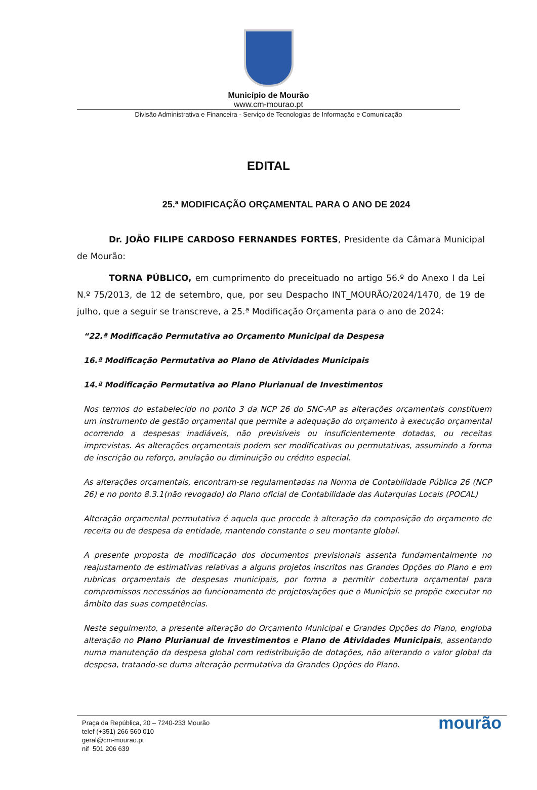Município de Mourão
www.cm-mourao.pt
Divisão Administrativa e Financeira - Serviço de Tecnologias de Informação e Comunicação
EDITAL
25.ª MODIFICAÇÃO ORÇAMENTAL PARA O ANO DE 2024
Dr. JOÃO FILIPE CARDOSO FERNANDES FORTES, Presidente da Câmara Municipal de Mourão:
TORNA PÚBLICO, em cumprimento do preceituado no artigo 56.º do Anexo I da Lei N.º 75/2013, de 12 de setembro, que, por seu Despacho INT_MOURÃO/2024/1470, de 19 de julho, que a seguir se transcreve, a 25.ª Modificação Orçamenta para o ano de 2024:
“22.ª Modificação Permutativa ao Orçamento Municipal da Despesa
16.ª Modificação Permutativa ao Plano de Atividades Municipais
14.ª Modificação Permutativa ao Plano Plurianual de Investimentos
Nos termos do estabelecido no ponto 3 da NCP 26 do SNC-AP as alterações orçamentais constituem um instrumento de gestão orçamental que permite a adequação do orçamento à execução orçamental ocorrendo a despesas inadiáveis, não previsíveis ou insuficientemente dotadas, ou receitas imprevistas. As alterações orçamentais podem ser modificativas ou permutativas, assumindo a forma de inscrição ou reforço, anulação ou diminuição ou crédito especial.
As alterações orçamentais, encontram-se regulamentadas na Norma de Contabilidade Pública 26 (NCP 26) e no ponto 8.3.1(não revogado) do Plano oficial de Contabilidade das Autarquias Locais (POCAL)
Alteração orçamental permutativa é aquela que procede à alteração da composição do orçamento de receita ou de despesa da entidade, mantendo constante o seu montante global.
A presente proposta de modificação dos documentos previsionais assenta fundamentalmente no reajustamento de estimativas relativas a alguns projetos inscritos nas Grandes Opções do Plano e em rubricas orçamentais de despesas municipais, por forma a permitir cobertura orçamental para compromissos necessários ao funcionamento de projetos/ações que o Município se propõe executar no âmbito das suas competências.
Neste seguimento, a presente alteração do Orçamento Municipal e Grandes Opções do Plano, engloba alteração no Plano Plurianual de Investimentos e Plano de Atividades Municipais, assentando numa manutenção da despesa global com redistribuição de dotações, não alterando o valor global da despesa, tratando-se duma alteração permutativa da Grandes Opções do Plano.
Praça da República, 20 – 7240-233 Mourão
telef (+351) 266 560 010
geral@cm-mourao.pt
nif 501 206 639
mourão